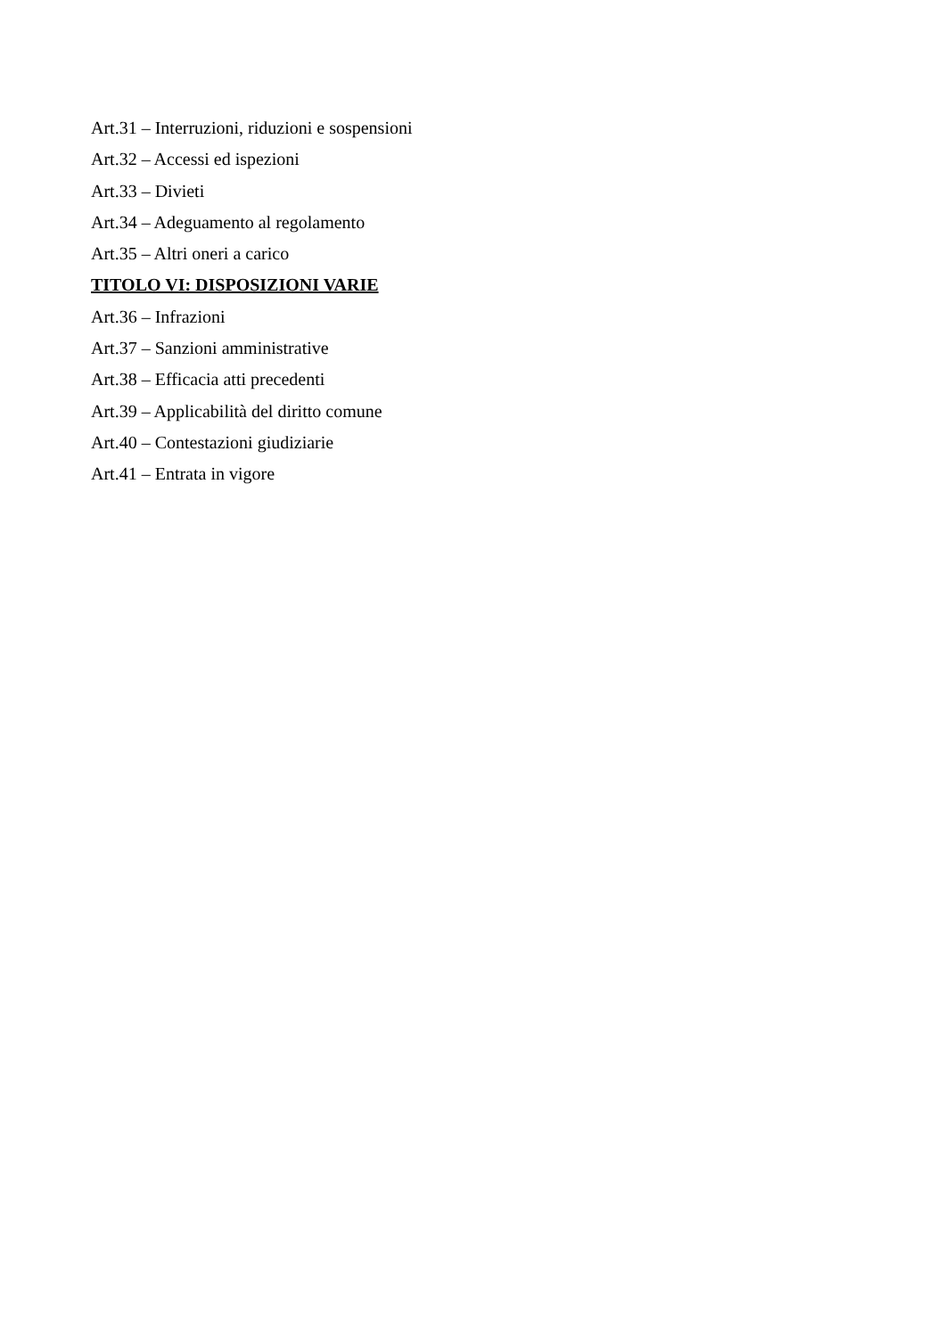Art.31 – Interruzioni, riduzioni e sospensioni
Art.32 – Accessi ed ispezioni
Art.33 – Divieti
Art.34 – Adeguamento al regolamento
Art.35 – Altri oneri a carico
TITOLO VI: DISPOSIZIONI VARIE
Art.36 – Infrazioni
Art.37 – Sanzioni amministrative
Art.38 – Efficacia atti precedenti
Art.39 – Applicabilità del diritto comune
Art.40 – Contestazioni giudiziarie
Art.41 – Entrata in vigore